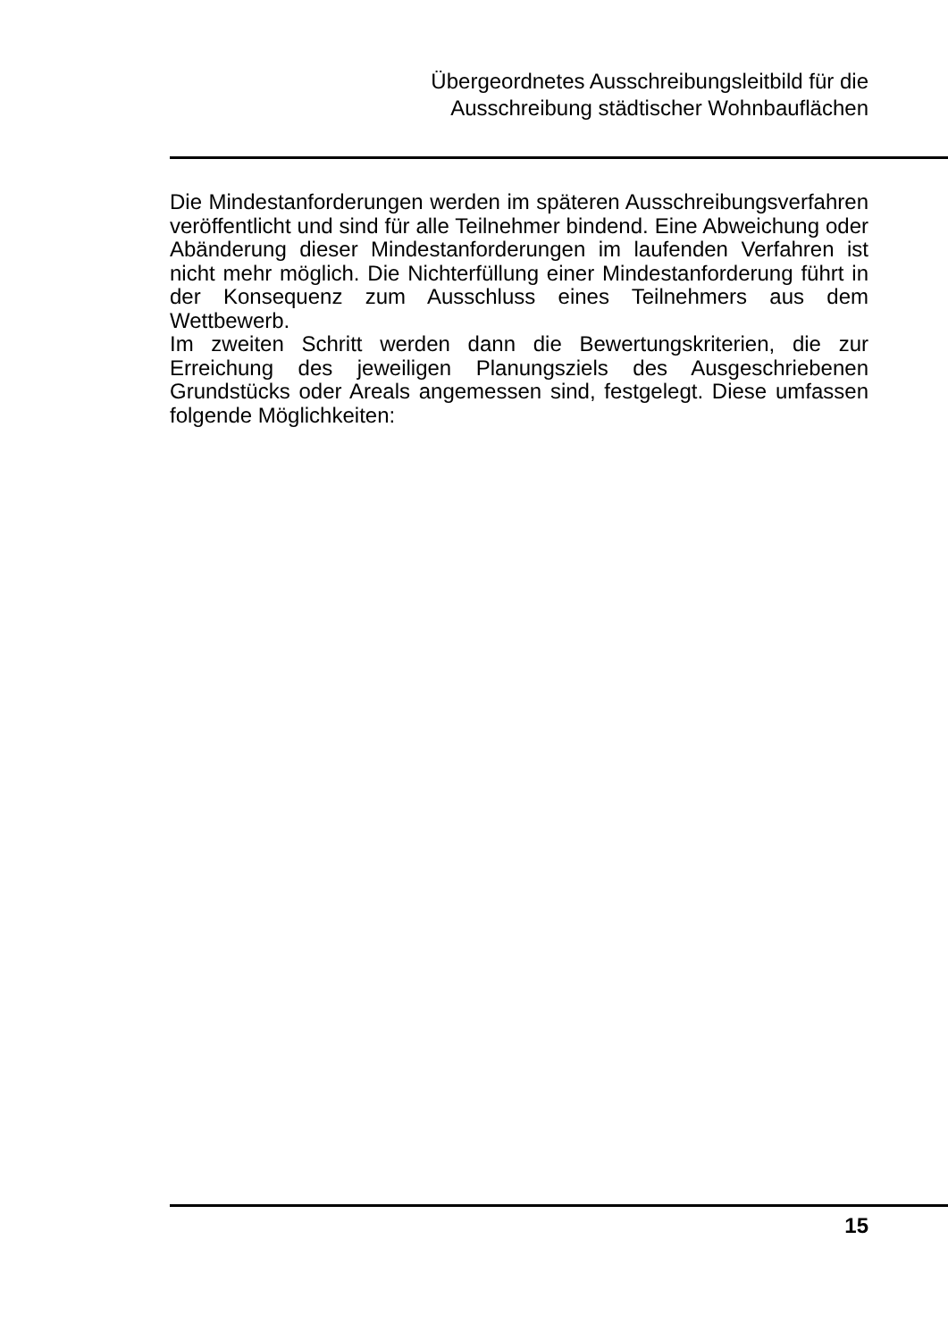Übergeordnetes Ausschreibungsleitbild für die
Ausschreibung städtischer Wohnbauflächen
Die Mindestanforderungen werden im späteren Ausschreibungsverfahren veröffentlicht und sind für alle Teilnehmer bindend. Eine Abweichung oder Abänderung dieser Mindestanforderungen im laufenden Verfahren ist nicht mehr möglich. Die Nichterfüllung einer Mindestanforderung führt in der Konsequenz zum Ausschluss eines Teilnehmers aus dem Wettbewerb.
Im zweiten Schritt werden dann die Bewertungskriterien, die zur Erreichung des jeweiligen Planungsziels des Ausgeschriebenen Grundstücks oder Areals angemessen sind, festgelegt. Diese umfassen folgende Möglichkeiten:
15